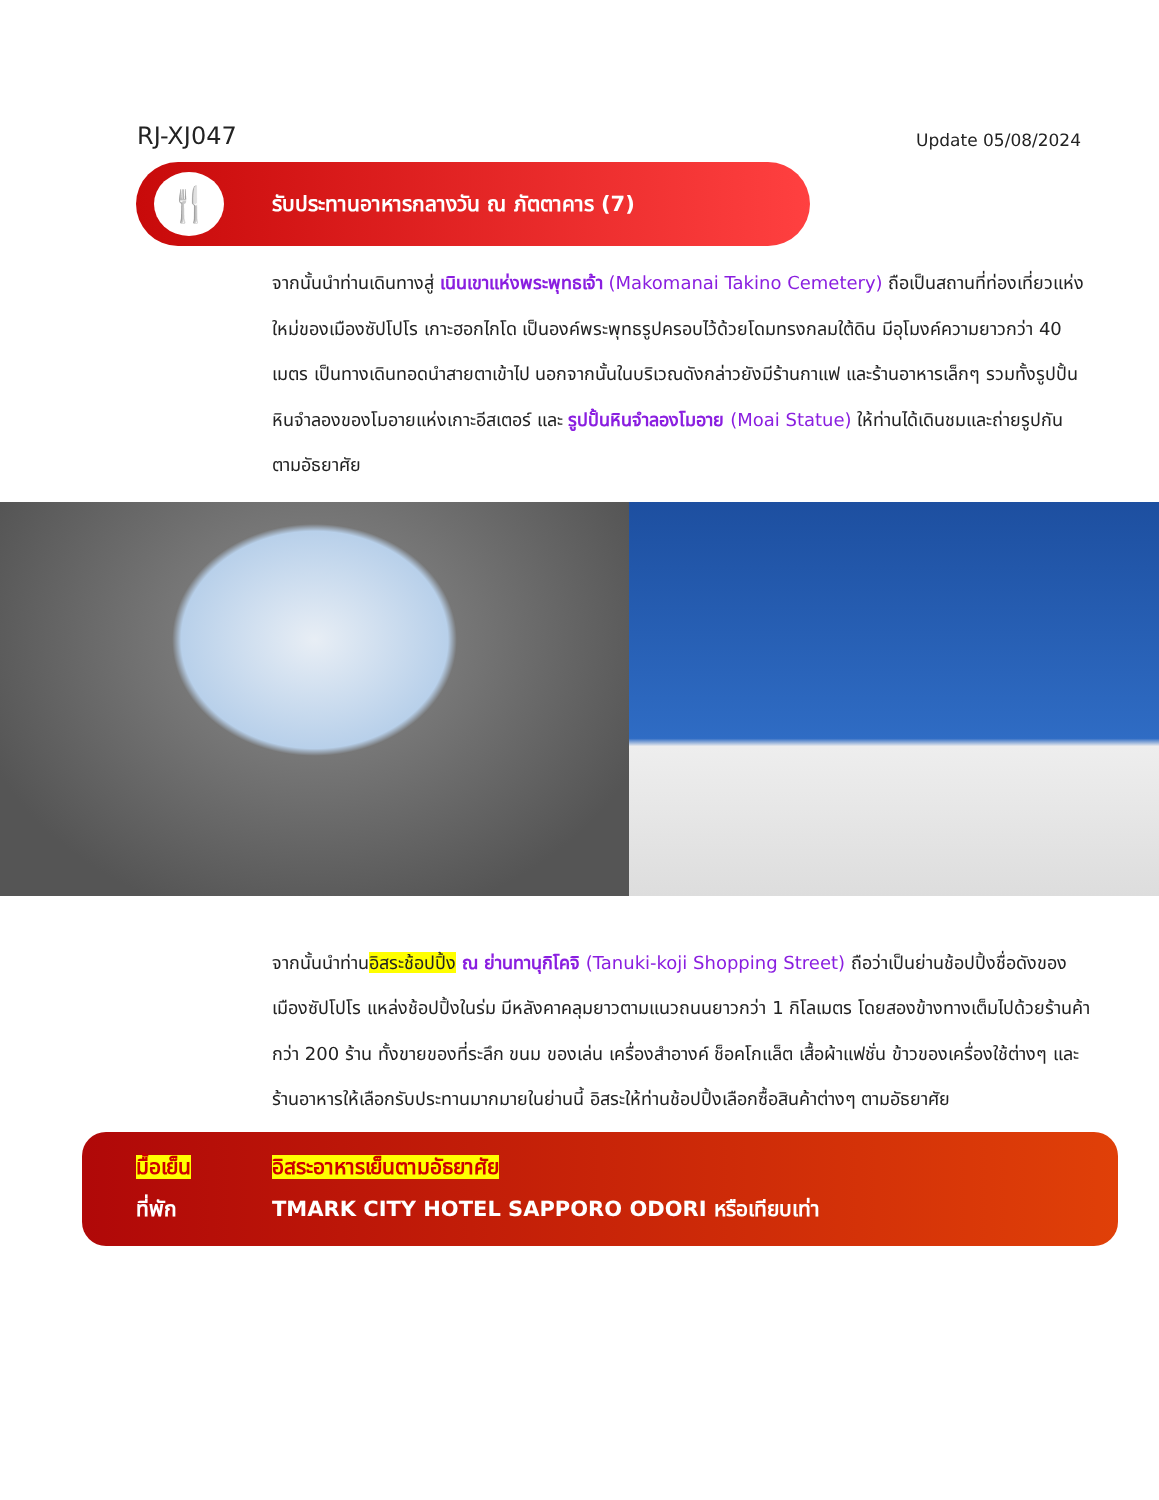RJ-XJ047
Update 05/08/2024
🍴
รับประทานอาหารกลางวัน ณ ภัตตาคาร (7)
จากนั้นนำท่านเดินทางสู่ เนินเขาแห่งพระพุทธเจ้า (Makomanai Takino Cemetery) ถือเป็นสถานที่ท่องเที่ยวแห่งใหม่ของเมืองซัปโปโร เกาะฮอกไกโด เป็นองค์พระพุทธรูปครอบไว้ด้วยโดมทรงกลมใต้ดิน มีอุโมงค์ความยาวกว่า 40 เมตร เป็นทางเดินทอดนำสายตาเข้าไป นอกจากนั้นในบริเวณดังกล่าวยังมีร้านกาแฟ และร้านอาหารเล็กๆ รวมทั้งรูปปั้นหินจำลองของโมอายแห่งเกาะอีสเตอร์ และ รูปปั้นหินจำลองโมอาย (Moai Statue) ให้ท่านได้เดินชมและถ่ายรูปกันตามอัธยาศัย
จากนั้นนำท่านอิสระช้อปปิ้ง ณ ย่านทานุกิโคจิ (Tanuki-koji Shopping Street) ถือว่าเป็นย่านช้อปปิ้งชื่อดังของเมืองซัปโปโร แหล่งช้อปปิ้งในร่ม มีหลังคาคลุมยาวตามแนวถนนยาวกว่า 1 กิโลเมตร โดยสองข้างทางเต็มไปด้วยร้านค้ากว่า 200 ร้าน ทั้งขายของที่ระลึก ขนม ของเล่น เครื่องสำอางค์ ช็อคโกแล็ต เสื้อผ้าแฟชั่น ข้าวของเครื่องใช้ต่างๆ และร้านอาหารให้เลือกรับประทานมากมายในย่านนี้ อิสระให้ท่านช้อปปิ้งเลือกซื้อสินค้าต่างๆ ตามอัธยาศัย
มื้อเย็น อิสระอาหารเย็นตามอัธยาศัย
ที่พัก TMARK CITY HOTEL SAPPORO ODORI หรือเทียบเท่า